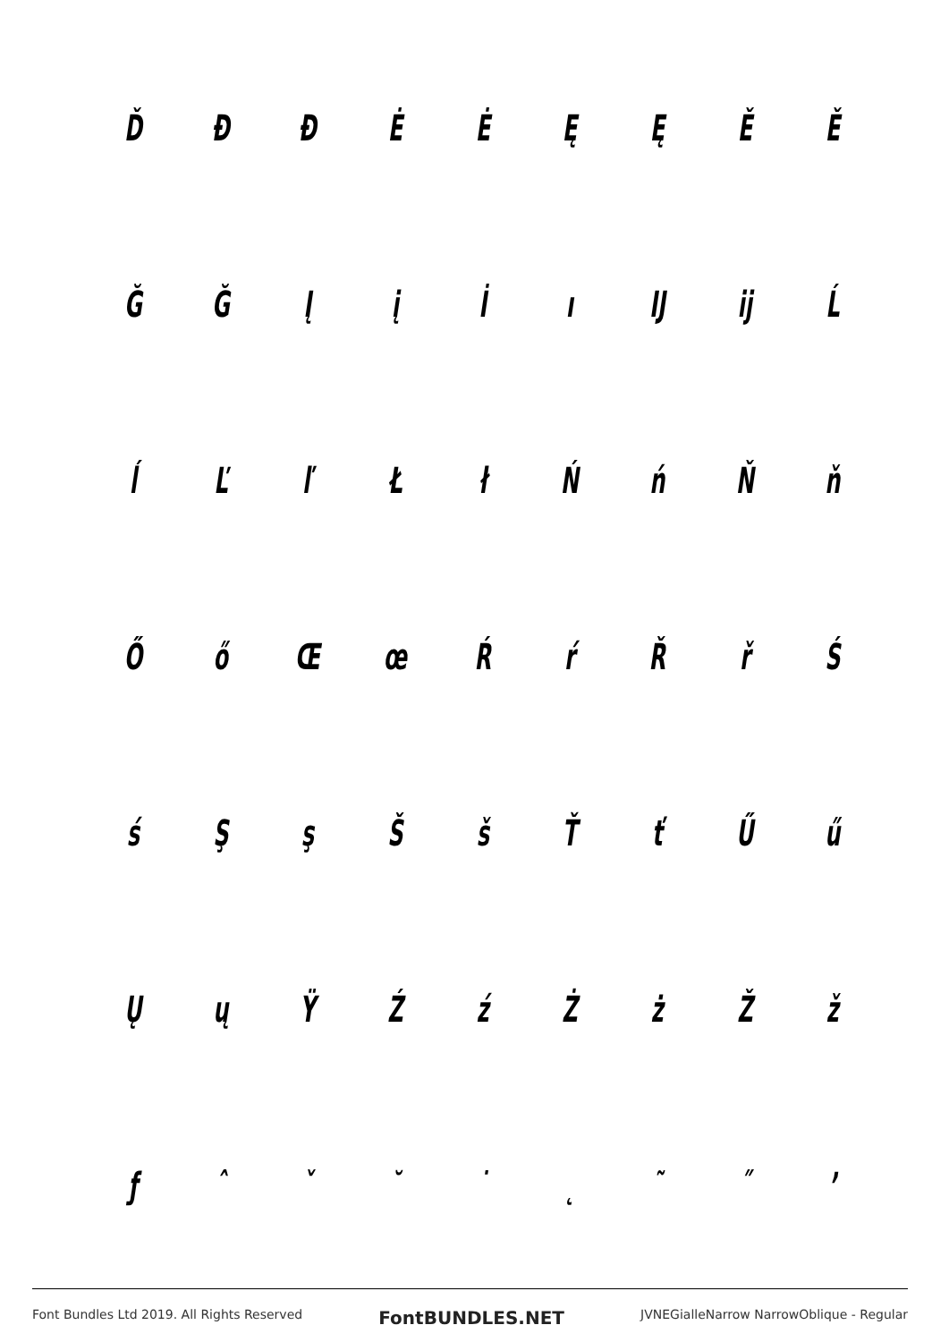Ď Đ Đ Ė Ė Ę Ę Ě Ě
Ğ Ğ Į į İ ı Ĳ ĳ Ĺ
ĺ Ľ ľ Ł ł Ń ń Ň ň
Ő ő Œ œ Ŕ ŕ Ř ř Ś
ś Ş ş Š š Ť ť Ű ű
Ų ų Ÿ Ź ź Ż ż Ž ž
ƒ ˆ ˇ ˘ ˙ ˛ ˜ ˝ ’
Font Bundles Ltd 2019. All Rights Reserved FontBUNDLES.NET JVNEGialleNarrow NarrowOblique - Regular